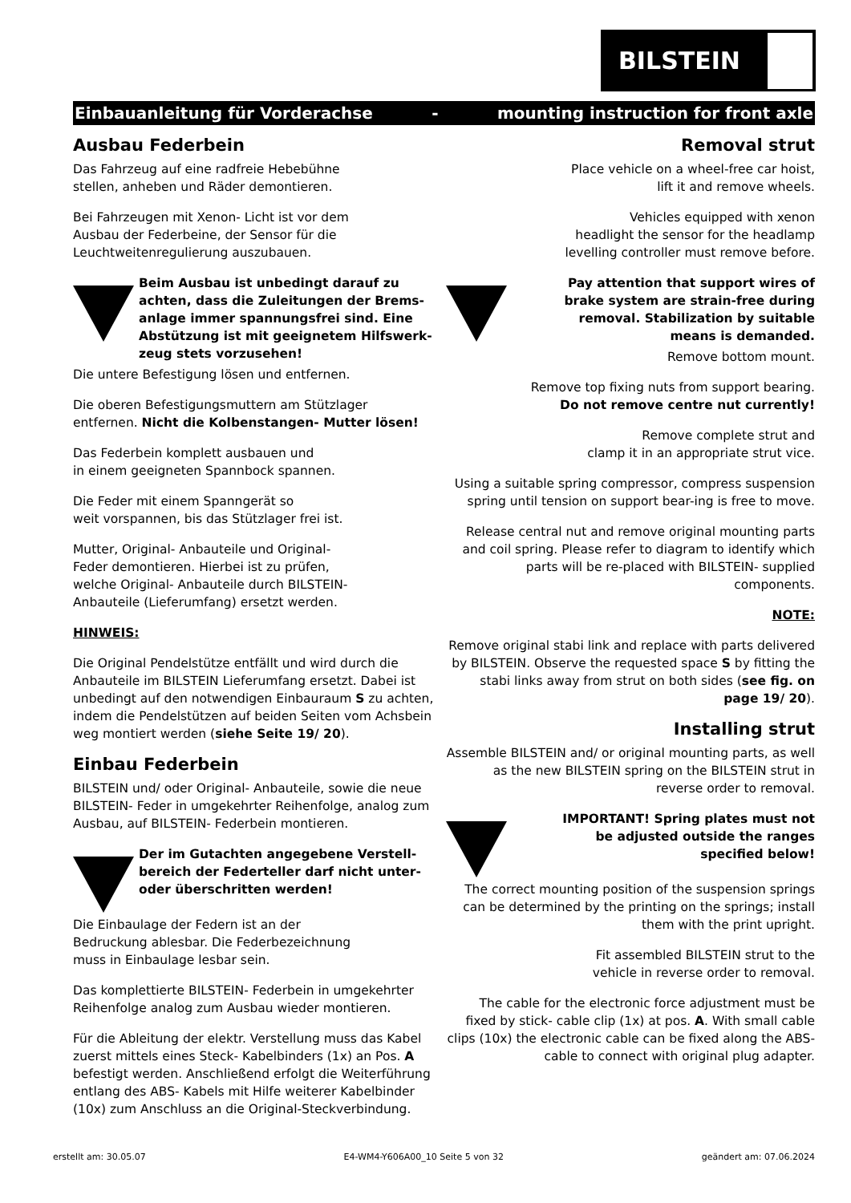BILSTEIN
Einbauanleitung für Vorderachse - mounting instruction for front axle
Ausbau Federbein
Das Fahrzeug auf eine radfreie Hebebühne
stellen, anheben und Räder demontieren.
Bei Fahrzeugen mit Xenon- Licht ist vor dem
Ausbau der Federbeine, der Sensor für die
Leuchtweitenregulierung auszubauen.
Beim Ausbau ist unbedingt darauf zu achten, dass die Zuleitungen der Brems-anlage immer spannungsfrei sind. Eine Abstützung ist mit geeignetem Hilfswerk-zeug stets vorzusehen!
Die untere Befestigung lösen und entfernen.
Die oberen Befestigungsmuttern am Stützlager
entfernen. Nicht die Kolbenstangen- Mutter lösen!
Das Federbein komplett ausbauen und
in einem geeigneten Spannbock spannen.
Die Feder mit einem Spanngerät so
weit vorspannen, bis das Stützlager frei ist.
Mutter, Original- Anbauteile und Original-
Feder demontieren. Hierbei ist zu prüfen,
welche Original- Anbauteile durch BILSTEIN-
Anbauteile (Lieferumfang) ersetzt werden.
HINWEIS:
Die Original Pendelstütze entfällt und wird durch die Anbauteile im BILSTEIN Lieferumfang ersetzt. Dabei ist unbedingt auf den notwendigen Einbauraum S zu achten, indem die Pendelstützen auf beiden Seiten vom Achsbein weg montiert werden (siehe Seite 19/ 20).
Einbau Federbein
BILSTEIN und/ oder Original- Anbauteile, sowie die neue BILSTEIN- Feder in umgekehrter Reihenfolge, analog zum Ausbau, auf BILSTEIN- Federbein montieren.
Der im Gutachten angegebene Verstell-bereich der Federteller darf nicht unter- oder überschritten werden!
Die Einbaulage der Federn ist an der
Bedruckung ablesbar. Die Federbezeichnung
muss in Einbaulage lesbar sein.
Das komplettierte BILSTEIN- Federbein in umgekehrter Reihenfolge analog zum Ausbau wieder montieren.
Für die Ableitung der elektr. Verstellung muss das Kabel zuerst mittels eines Steck- Kabelbinders (1x) an Pos. A befestigt werden. Anschließend erfolgt die Weiterführung entlang des ABS- Kabels mit Hilfe weiterer Kabelbinder (10x) zum Anschluss an die Original-Steckverbindung.
Removal strut
Place vehicle on a wheel-free car hoist,
lift it and remove wheels.
Vehicles equipped with xenon
headlight the sensor for the headlamp
levelling controller must remove before.
Pay attention that support wires of brake system are strain-free during removal. Stabilization by suitable means is demanded.
Remove bottom mount.
Remove top fixing nuts from support bearing.
Do not remove centre nut currently!
Remove complete strut and
clamp it in an appropriate strut vice.
Using a suitable spring compressor, compress suspension spring until tension on support bear-ing is free to move.
Release central nut and remove original mounting parts and coil spring. Please refer to diagram to identify which parts will be re-placed with BILSTEIN- supplied components.
NOTE:
Remove original stabi link and replace with parts delivered by BILSTEIN. Observe the requested space S by fitting the stabi links away from strut on both sides (see fig. on page 19/ 20).
Installing strut
Assemble BILSTEIN and/ or original mounting parts, as well as the new BILSTEIN spring on the BILSTEIN strut in reverse order to removal.
IMPORTANT! Spring plates must not be adjusted outside the ranges specified below!
The correct mounting position of the suspension springs can be determined by the printing on the springs; install them with the print upright.
Fit assembled BILSTEIN strut to the
vehicle in reverse order to removal.
The cable for the electronic force adjustment must be fixed by stick- cable clip (1x) at pos. A. With small cable clips (10x) the electronic cable can be fixed along the ABS- cable to connect with original plug adapter.
erstellt am: 30.05.07 E4-WM4-Y606A00_10 Seite 5 von 32 geändert am: 07.06.2024